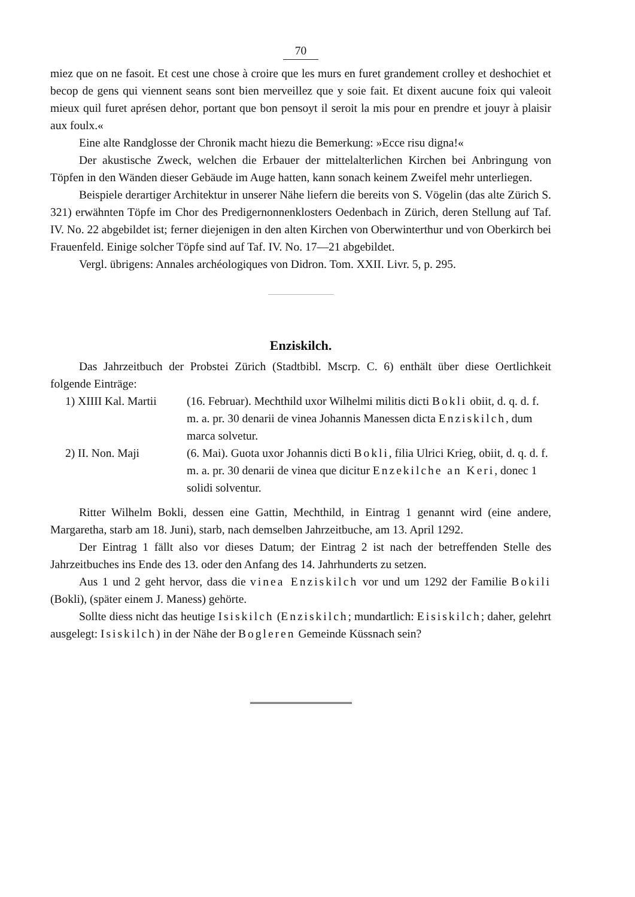70
miez que on ne fasoit. Et cest une chose à croire que les murs en furet grandement crolley et deshochiet et becop de gens qui viennent seans sont bien merveillez que y soie fait. Et dixent aucune foix qui valeoit mieux quil furet aprésen dehor, portant que bon pensoyt il seroit la mis pour en prendre et jouyr à plaisir aux foulx.«
Eine alte Randglosse der Chronik macht hiezu die Bemerkung: »Ecce risu digna!«
Der akustische Zweck, welchen die Erbauer der mittelalterlichen Kirchen bei Anbringung von Töpfen in den Wänden dieser Gebäude im Auge hatten, kann sonach keinem Zweifel mehr unterliegen.
Beispiele derartiger Architektur in unserer Nähe liefern die bereits von S. Vögelin (das alte Zürich S. 321) erwähnten Töpfe im Chor des Predigernonnenklosters Oedenbach in Zürich, deren Stellung auf Taf. IV. No. 22 abgebildet ist; ferner diejenigen in den alten Kirchen von Oberwinterthur und von Oberkirch bei Frauenfeld. Einige solcher Töpfe sind auf Taf. IV. No. 17—21 abgebildet.
Vergl. übrigens: Annales archéologiques von Didron. Tom. XXII. Livr. 5, p. 295.
Enziskilch.
Das Jahrzeitbuch der Probstei Zürich (Stadtbibl. Mscrp. C. 6) enthält über diese Oertlichkeit folgende Einträge:
1) XIIII Kal. Martii
(16. Februar). Mechthild uxor Wilhelmi militis dicti Bokli obiit, d. q. d. f. m. a. pr. 30 denarii de vinea Johannis Manessen dicta Enziskilch, dum marca solvetur.
2) II. Non. Maji (6. Mai). Guota uxor Johannis dicti Bokli, filia Ulrici Krieg, obiit, d. q. d. f. m. a. pr. 30 denarii de vinea que dicitur Enzekilche an Keri, donec 1 solidi solventur.
Ritter Wilhelm Bokli, dessen eine Gattin, Mechthild, in Eintrag 1 genannt wird (eine andere, Margaretha, starb am 18. Juni), starb, nach demselben Jahrzeitbuche, am 13. April 1292.
Der Eintrag 1 fällt also vor dieses Datum; der Eintrag 2 ist nach der betreffenden Stelle des Jahrzeitbuches ins Ende des 13. oder den Anfang des 14. Jahrhunderts zu setzen.
Aus 1 und 2 geht hervor, dass die vinea Enziskilch vor und um 1292 der Familie Bokili (Bokli), (später einem J. Maness) gehörte.
Sollte diess nicht das heutige Isiskilch (Enziskilch; mundartlich: Eisiskilch; daher, gelehrt ausgelegt: Isiskilch) in der Nähe der Bogleren Gemeinde Küssnach sein?